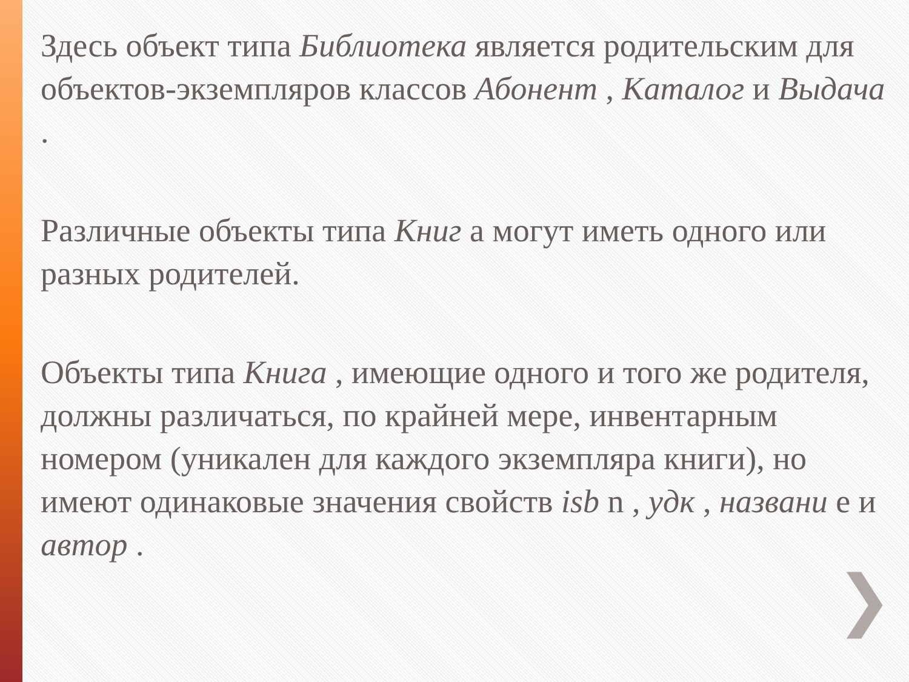Здесь объект типа Библиотека является родительским для объектов-экземпляров классов Абонент , Каталог и Выдача .
Различные объекты типа Книг а могут иметь одного или разных родителей.
Объекты типа Книга , имеющие одного и того же родителя, должны различаться, по крайней мере, инвентарным номером (уникален для каждого экземпляра книги), но имеют одинаковые значения свойств isb n , удк , названи е и автор .
❯